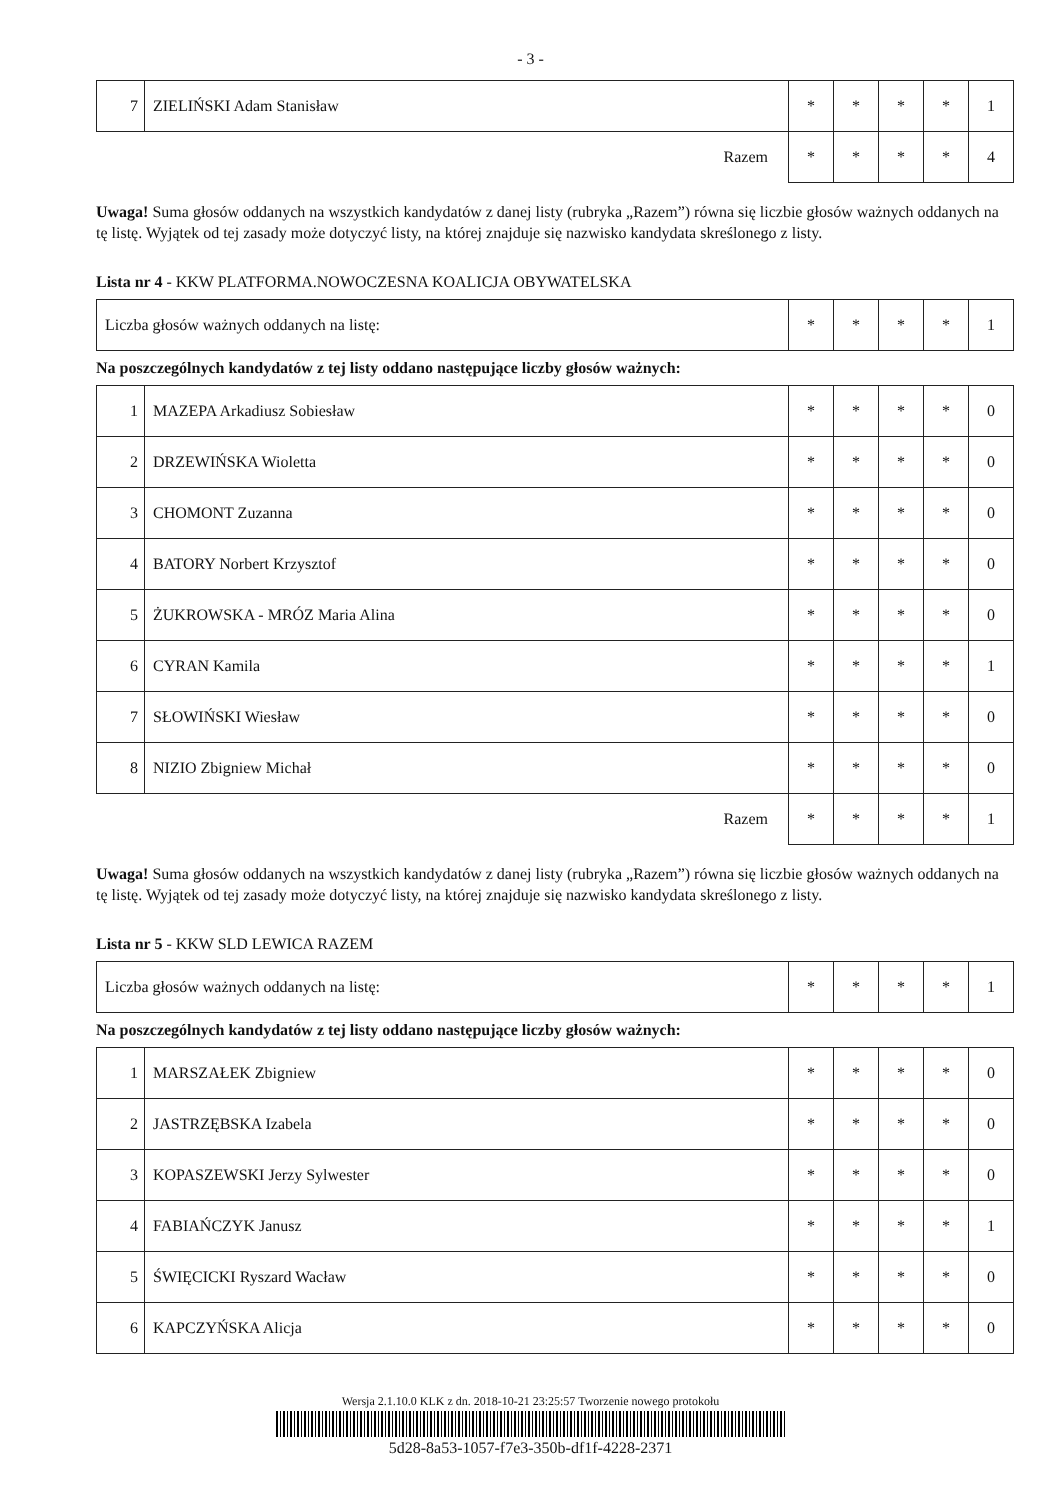- 3 -
| 7 | ZIELIŃSKI Adam Stanisław | * | * | * | * | 1 |
| Razem | | * | * | * | * | 4 |
Uwaga! Suma głosów oddanych na wszystkich kandydatów z danej listy (rubryka „Razem”) równa się liczbie głosów ważnych oddanych na tę listę. Wyjątek od tej zasady może dotyczyć listy, na której znajduje się nazwisko kandydata skreślonego z listy.
Lista nr 4 - KKW PLATFORMA.NOWOCZESNA KOALICJA OBYWATELSKA
| Liczba głosów ważnych oddanych na listę: | * | * | * | * | 1 |
Na poszczególnych kandydatów z tej listy oddano następujące liczby głosów ważnych:
| 1 | MAZEPA Arkadiusz Sobiesław | * | * | * | * | 0 |
| 2 | DRZEWIŃSKA Wioletta | * | * | * | * | 0 |
| 3 | CHOMONT Zuzanna | * | * | * | * | 0 |
| 4 | BATORY Norbert Krzysztof | * | * | * | * | 0 |
| 5 | ŻUKROWSKA - MRÓZ Maria Alina | * | * | * | * | 0 |
| 6 | CYRAN Kamila | * | * | * | * | 1 |
| 7 | SŁOWIŃSKI Wiesław | * | * | * | * | 0 |
| 8 | NIZIO Zbigniew Michał | * | * | * | * | 0 |
| Razem | | * | * | * | * | 1 |
Uwaga! Suma głosów oddanych na wszystkich kandydatów z danej listy (rubryka „Razem”) równa się liczbie głosów ważnych oddanych na tę listę. Wyjątek od tej zasady może dotyczyć listy, na której znajduje się nazwisko kandydata skreślonego z listy.
Lista nr 5 - KKW SLD LEWICA RAZEM
| Liczba głosów ważnych oddanych na listę: | * | * | * | * | 1 |
Na poszczególnych kandydatów z tej listy oddano następujące liczby głosów ważnych:
| 1 | MARSZAŁEK Zbigniew | * | * | * | * | 0 |
| 2 | JASTRZĘBSKA Izabela | * | * | * | * | 0 |
| 3 | KOPASZEWSKI Jerzy Sylwester | * | * | * | * | 0 |
| 4 | FABIAŃCZYK Janusz | * | * | * | * | 1 |
| 5 | ŚWIĘCICKI Ryszard Wacław | * | * | * | * | 0 |
| 6 | KAPCZYŃSKA Alicja | * | * | * | * | 0 |
Wersja 2.1.10.0 KLK z dn. 2018-10-21 23:25:57 Tworzenie nowego protokołu
5d28-8a53-1057-f7e3-350b-df1f-4228-2371